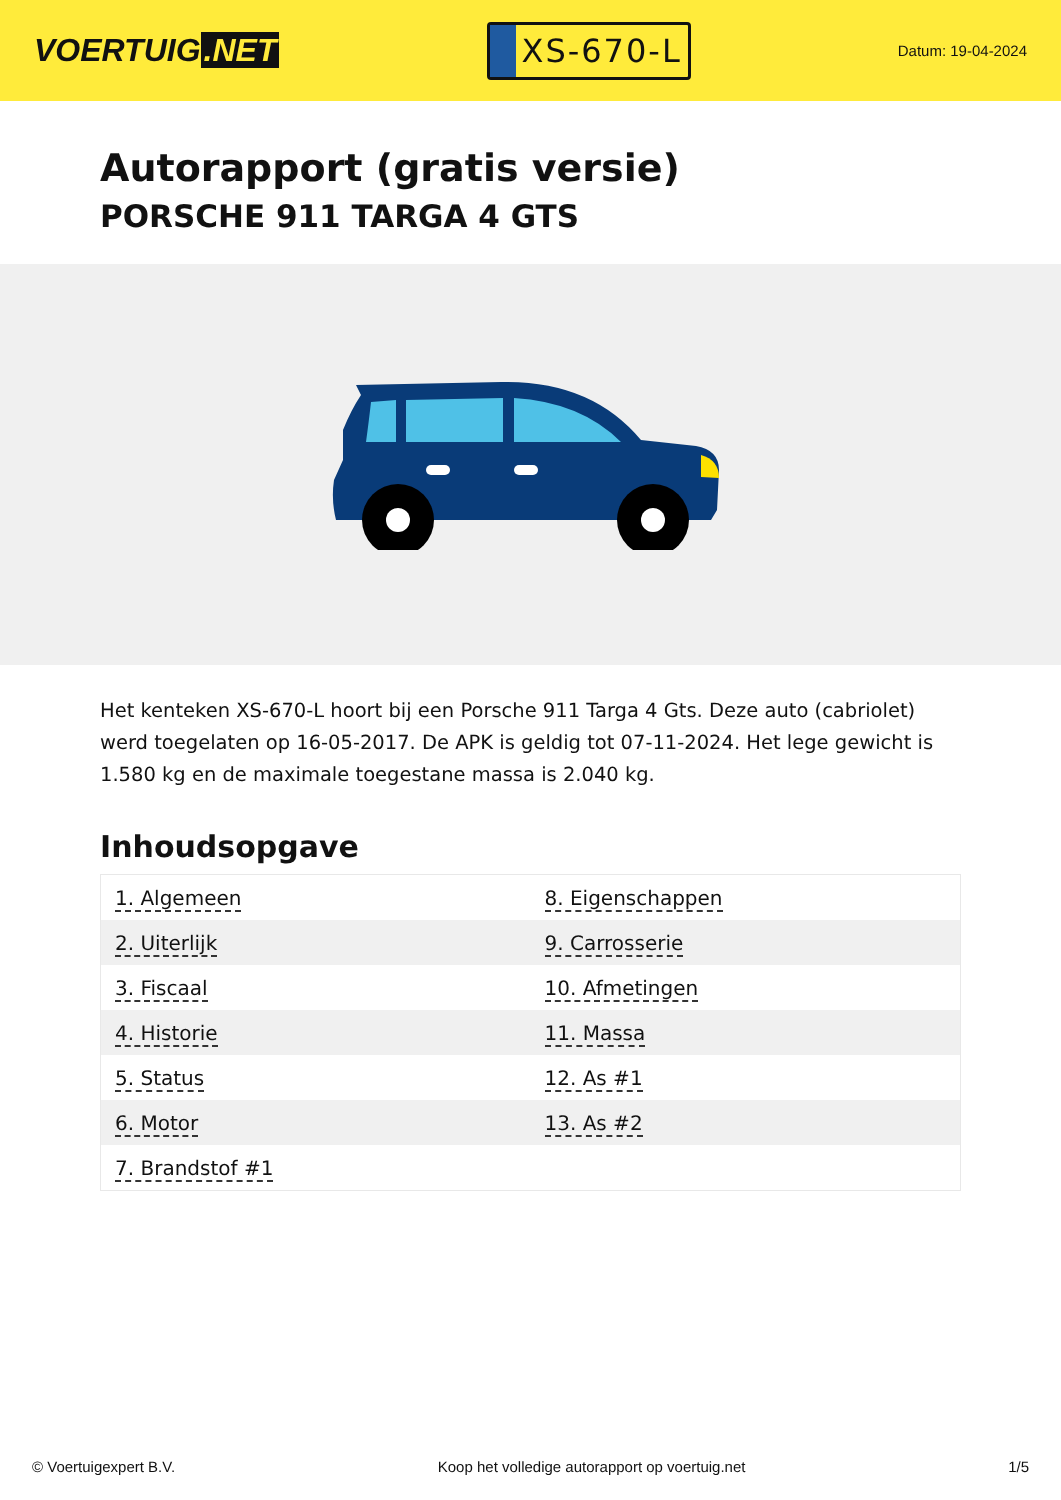VOERTUIG.NET
XS-670-L
Datum: 19-04-2024
Autorapport (gratis versie)
PORSCHE 911 TARGA 4 GTS
Het kenteken XS-670-L hoort bij een Porsche 911 Targa 4 Gts. Deze auto (cabriolet) werd toegelaten op 16-05-2017. De APK is geldig tot 07-11-2024. Het lege gewicht is 1.580 kg en de maximale toegestane massa is 2.040 kg.
Inhoudsopgave
| 1. Algemeen | 8. Eigenschappen |
| 2. Uiterlijk | 9. Carrosserie |
| 3. Fiscaal | 10. Afmetingen |
| 4. Historie | 11. Massa |
| 5. Status | 12. As #1 |
| 6. Motor | 13. As #2 |
| 7. Brandstof #1 | |
© Voertuigexpert B.V. Koop het volledige autorapport op voertuig.net 1/5